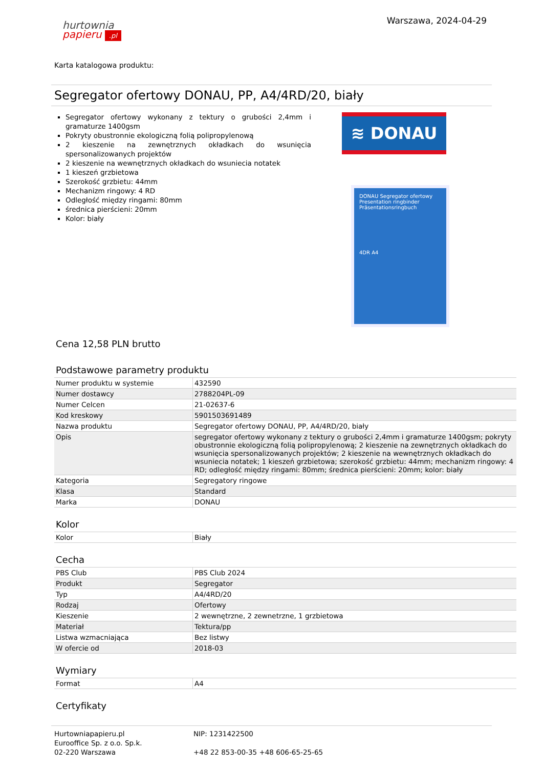Warszawa, 2024-04-29
hurtownia
papieru .pl
Karta katalogowa produktu:
Segregator ofertowy DONAU, PP, A4/4RD/20, biały
Segregator ofertowy wykonany z tektury o grubości 2,4mm i gramaturze 1400gsm
Pokryty obustronnie ekologiczną folią polipropylenową
2 kieszenie na zewnętrznych okładkach do wsunięcia spersonalizowanych projektów
2 kieszenie na wewnętrznych okładkach do wsuniecia notatek
1 kieszeń grzbietowa
Szerokość grzbietu: 44mm
Mechanizm ringowy: 4 RD
Odległość między ringami: 80mm
średnica pierścieni: 20mm
Kolor: biały
≋ DONAU
DONAU Segregator ofertowy Presentation ringbinder Präsentationsringbuch
4DR A4
Cena 12,58 PLN brutto
Podstawowe parametry produktu
| Numer produktu w systemie | 432590 |
| Numer dostawcy | 2788204PL-09 |
| Numer Celcen | 21-02637-6 |
| Kod kreskowy | 5901503691489 |
| Nazwa produktu | Segregator ofertowy DONAU, PP, A4/4RD/20, biały |
| Opis | segregator ofertowy wykonany z tektury o grubości 2,4mm i gramaturze 1400gsm; pokryty obustronnie ekologiczną folią polipropylenową; 2 kieszenie na zewnętrznych okładkach do wsunięcia spersonalizowanych projektów; 2 kieszenie na wewnętrznych okładkach do wsuniecia notatek; 1 kieszeń grzbietowa; szerokość grzbietu: 44mm; mechanizm ringowy: 4 RD; odległość między ringami: 80mm; średnica pierścieni: 20mm; kolor: biały |
| Kategoria | Segregatory ringowe |
| Klasa | Standard |
| Marka | DONAU |
Kolor
| Kolor | Biały |
Cecha
| PBS Club | PBS Club 2024 |
| Produkt | Segregator |
| Typ | A4/4RD/20 |
| Rodzaj | Ofertowy |
| Kieszenie | 2 wewnętrzne, 2 zewnetrzne, 1 grzbietowa |
| Materiał | Tektura/pp |
| Listwa wzmacniająca | Bez listwy |
| W ofercie od | 2018-03 |
Wymiary
| Format | A4 |
Certyfikaty
Hurtowniapapieru.pl
Eurooffice Sp. z o.o. Sp.k.
02-220 Warszawa
NIP: 1231422500
+48 22 853-00-35 +48 606-65-25-65